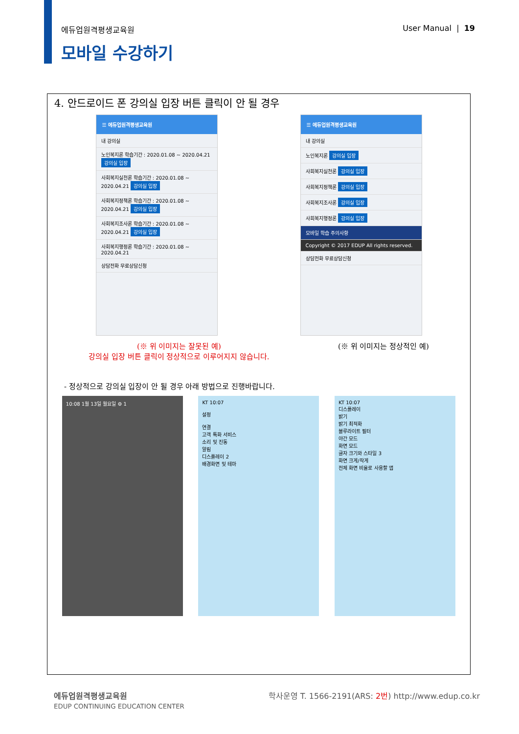에듀업원격평생교육원 User Manual | 19
모바일 수강하기
4. 안드로이드 폰 강의실 입장 버튼 클릭이 안 될 경우
☰ 에듀업원격평생교육원
내 강의실
노인복지론 학습기간 : 2020.01.08 ~ 2020.04.21 강의실 입장
사회복지실천론 학습기간 : 2020.01.08 ~ 2020.04.21 강의실 입장
사회복지정책론 학습기간 : 2020.01.08 ~ 2020.04.21 강의실 입장
사회복지조사론 학습기간 : 2020.01.08 ~ 2020.04.21 강의실 입장
사회복지행정론 학습기간 : 2020.01.08 ~ 2020.04.21
상담전화 무료상담신청
☰ 에듀업원격평생교육원
내 강의실
노인복지론 강의실 입장
사회복지실천론 강의실 입장
사회복지정책론 강의실 입장
사회복지조사론 강의실 입장
사회복지행정론 강의실 입장
모바일 학습 주의사항
Copyright © 2017 EDUP All rights reserved.
상담전화 무료상담신청
(※ 위 이미지는 잘못된 예)
강의실 입장 버튼 클릭이 정상적으로 이루어지지 않습니다.
(※ 위 이미지는 정상적인 예)
- 정상적으로 강의실 입장이 안 될 경우 아래 방법으로 진행바랍니다.
10:08 1월 13일 월요일 ⚙ 1 KT 10:07
설정
연결
고객 특화 서비스
소리 및 진동
알림
디스플레이 2
배경화면 및 테마
KT 10:07
디스플레이
밝기
밝기 최적화
블루라이트 필터
야간 모드
화면 모드
글자 크기와 스타일 3
화면 크게/작게
전체 화면 비율로 사용할 앱
에듀업원격평생교육원
EDUP CONTINUING EDUCATION CENTER 학사운영 T. 1566-2191(ARS: 2번) http://www.edup.co.kr